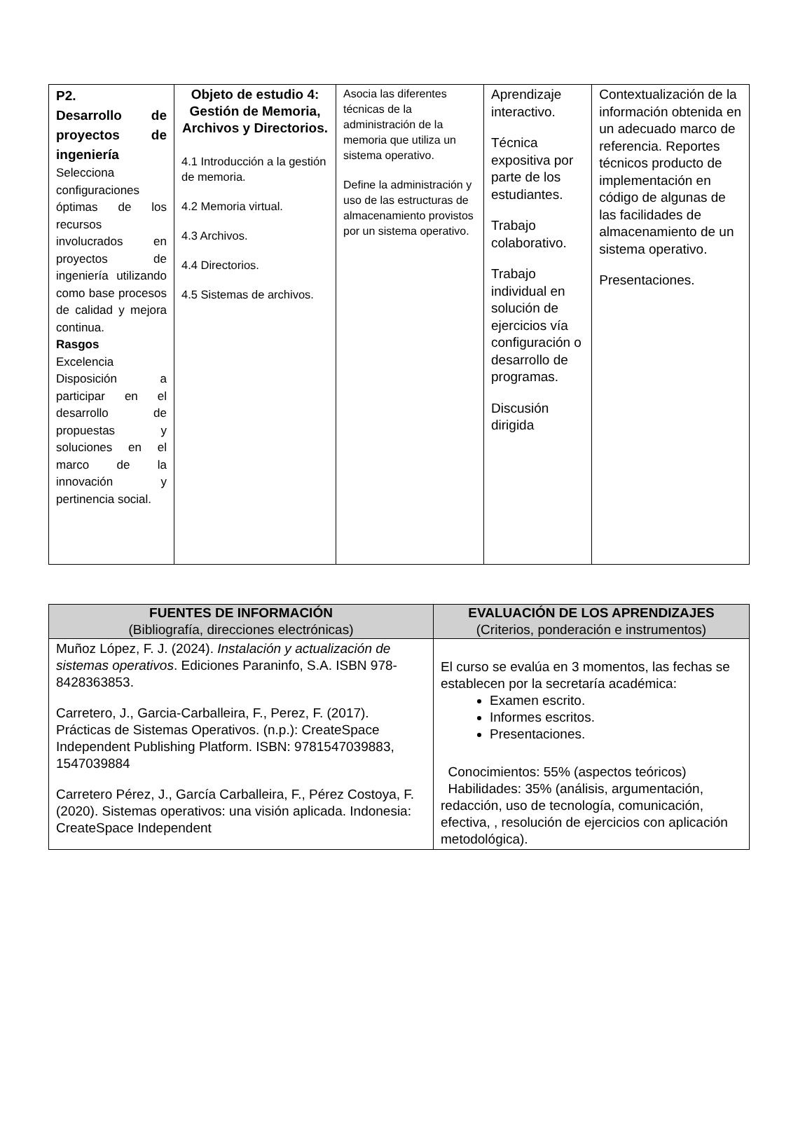| P2. Desarrollo de proyectos de ingeniería Selecciona configuraciones óptimas de los recursos involucrados en proyectos de ingeniería utilizando como base procesos de calidad y mejora continua. Rasgos Excelencia Disposición a participar en el desarrollo de propuestas y soluciones en el marco de la innovación y pertinencia social. | Objeto de estudio 4: Gestión de Memoria, Archivos y Directorios. 4.1 Introducción a la gestión de memoria. 4.2 Memoria virtual. 4.3 Archivos. 4.4 Directorios. 4.5 Sistemas de archivos. | Asocia las diferentes técnicas de la administración de la memoria que utiliza un sistema operativo. Define la administración y uso de las estructuras de almacenamiento provistos por un sistema operativo. | Aprendizaje interactivo. Técnica expositiva por parte de los estudiantes. Trabajo colaborativo. Trabajo individual en solución de ejercicios vía configuración o desarrollo de programas. Discusión dirigida | Contextualización de la información obtenida en un adecuado marco de referencia. Reportes técnicos producto de implementación en código de algunas de las facilidades de almacenamiento de un sistema operativo. Presentaciones. |
| FUENTES DE INFORMACIÓN (Bibliografía, direcciones electrónicas) | EVALUACIÓN DE LOS APRENDIZAJES (Criterios, ponderación e instrumentos) |
| --- | --- |
| Muñoz López, F. J. (2024). Instalación y actualización de sistemas operativos . Ediciones Paraninfo, S.A. ISBN 978-8428363853. Carretero, J., Garcia-Carballeira, F., Perez, F. (2017). Prácticas de Sistemas Operativos. (n.p.): CreateSpace Independent Publishing Platform. ISBN: 9781547039883, 1547039884 Carretero Pérez, J., García Carballeira, F., Pérez Costoya, F. (2020). Sistemas operativos: una visión aplicada. Indonesia: CreateSpace Independent | El curso se evalúa en 3 momentos, las fechas se establecen por la secretaría académica: Examen escrito. Informes escritos. Presentaciones. Conocimientos: 55% (aspectos teóricos) Habilidades: 35% (análisis, argumentación, redacción, uso de tecnología, comunicación, efectiva, , resolución de ejercicios con aplicación metodológica). |